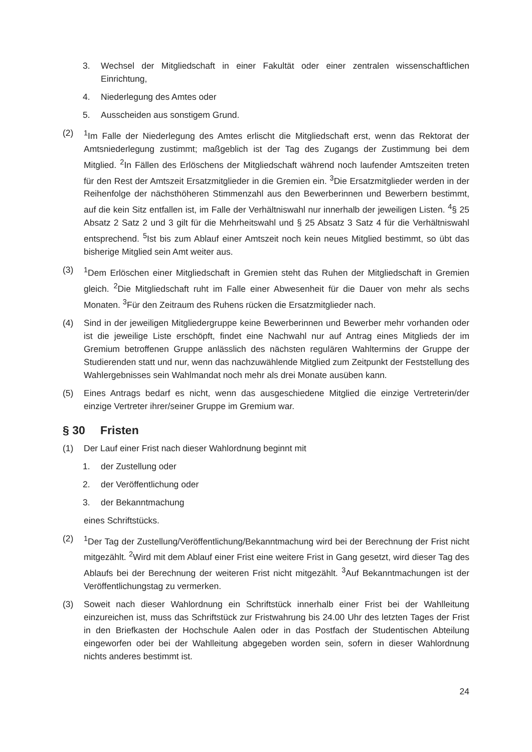3. Wechsel der Mitgliedschaft in einer Fakultät oder einer zentralen wissenschaftlichen Einrichtung,
4. Niederlegung des Amtes oder
5. Ausscheiden aus sonstigem Grund.
(2) <sup>1</sup> Im Falle der Niederlegung des Amtes erlischt die Mitgliedschaft erst, wenn das Rektorat der Amtsniederlegung zustimmt; maßgeblich ist der Tag des Zugangs der Zustimmung bei dem Mitglied. <sup>2</sup>In Fällen des Erlöschens der Mitgliedschaft während noch laufender Amtszeiten treten für den Rest der Amtszeit Ersatzmitglieder in die Gremien ein. <sup>3</sup>Die Ersatzmitglieder werden in der Reihenfolge der nächsthöheren Stimmenzahl aus den Bewerberinnen und Bewerbern bestimmt, auf die kein Sitz entfallen ist, im Falle der Verhältniswahl nur innerhalb der jeweiligen Listen. <sup>4</sup>§ 25 Absatz 2 Satz 2 und 3 gilt für die Mehrheitswahl und § 25 Absatz 3 Satz 4 für die Verhältniswahl entsprechend. <sup>5</sup>Ist bis zum Ablauf einer Amtszeit noch kein neues Mitglied bestimmt, so übt das bisherige Mitglied sein Amt weiter aus.
(3) <sup>1</sup> Dem Erlöschen einer Mitgliedschaft in Gremien steht das Ruhen der Mitgliedschaft in Gremien gleich. <sup>2</sup>Die Mitgliedschaft ruht im Falle einer Abwesenheit für die Dauer von mehr als sechs Monaten. <sup>3</sup>Für den Zeitraum des Ruhens rücken die Ersatzmitglieder nach.
(4) Sind in der jeweiligen Mitgliedergruppe keine Bewerberinnen und Bewerber mehr vorhanden oder ist die jeweilige Liste erschöpft, findet eine Nachwahl nur auf Antrag eines Mitglieds der im Gremium betroffenen Gruppe anlässlich des nächsten regulären Wahltermins der Gruppe der Studierenden statt und nur, wenn das nachzuwählende Mitglied zum Zeitpunkt der Feststellung des Wahlergebnisses sein Wahlmandat noch mehr als drei Monate ausüben kann.
(5) Eines Antrags bedarf es nicht, wenn das ausgeschiedene Mitglied die einzige Vertreterin/der einzige Vertreter ihrer/seiner Gruppe im Gremium war.
§ 30 Fristen
(1) Der Lauf einer Frist nach dieser Wahlordnung beginnt mit
1. der Zustellung oder
2. der Veröffentlichung oder
3. der Bekanntmachung
eines Schriftstücks.
(2) <sup>1</sup> Der Tag der Zustellung/Veröffentlichung/Bekanntmachung wird bei der Berechnung der Frist nicht mitgezählt. <sup>2</sup>Wird mit dem Ablauf einer Frist eine weitere Frist in Gang gesetzt, wird dieser Tag des Ablaufs bei der Berechnung der weiteren Frist nicht mitgezählt. <sup>3</sup>Auf Bekanntmachungen ist der Veröffentlichungstag zu vermerken.
(3) Soweit nach dieser Wahlordnung ein Schriftstück innerhalb einer Frist bei der Wahlleitung einzureichen ist, muss das Schriftstück zur Fristwahrung bis 24.00 Uhr des letzten Tages der Frist in den Briefkasten der Hochschule Aalen oder in das Postfach der Studentischen Abteilung eingeworfen oder bei der Wahlleitung abgegeben worden sein, sofern in dieser Wahlordnung nichts anderes bestimmt ist.
24